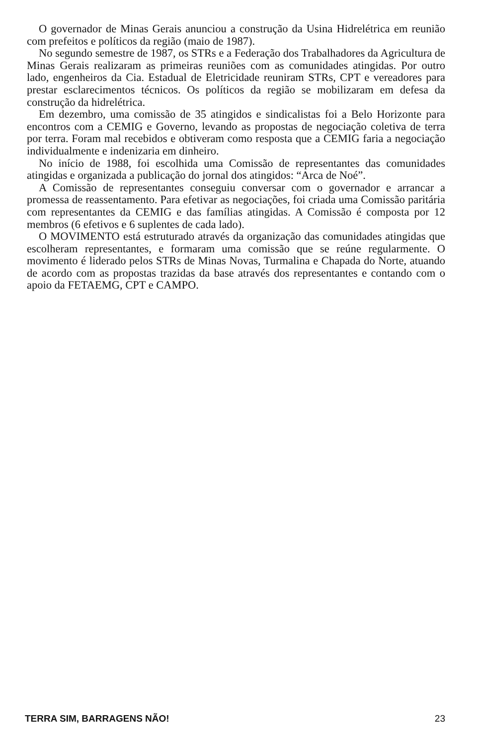O governador de Minas Gerais anunciou a construção da Usina Hidrelétrica em reunião com prefeitos e políticos da região (maio de 1987).
No segundo semestre de 1987, os STRs e a Federação dos Trabalhadores da Agricultura de Minas Gerais realizaram as primeiras reuniões com as comunidades atingidas. Por outro lado, engenheiros da Cia. Estadual de Eletricidade reuniram STRs, CPT e vereadores para prestar esclarecimentos técnicos. Os políticos da região se mobilizaram em defesa da construção da hidrelétrica.
Em dezembro, uma comissão de 35 atingidos e sindicalistas foi a Belo Horizonte para encontros com a CEMIG e Governo, levando as propostas de negociação coletiva de terra por terra. Foram mal recebidos e obtiveram como resposta que a CEMIG faria a negociação individualmente e indenizaria em dinheiro.
No início de 1988, foi escolhida uma Comissão de representantes das comunidades atingidas e organizada a publicação do jornal dos atingidos: “Arca de Noé”.
A Comissão de representantes conseguiu conversar com o governador e arrancar a promessa de reassentamento. Para efetivar as negociações, foi criada uma Comissão paritária com representantes da CEMIG e das famílias atingidas. A Comissão é composta por 12 membros (6 efetivos e 6 suplentes de cada lado).
O MOVIMENTO está estruturado através da organização das comunidades atingidas que escolheram representantes, e formaram uma comissão que se reúne regularmente. O movimento é liderado pelos STRs de Minas Novas, Turmalina e Chapada do Norte, atuando de acordo com as propostas trazidas da base através dos representantes e contando com o apoio da FETAEMG, CPT e CAMPO.
TERRA SIM, BARRAGENS NÃO! 23